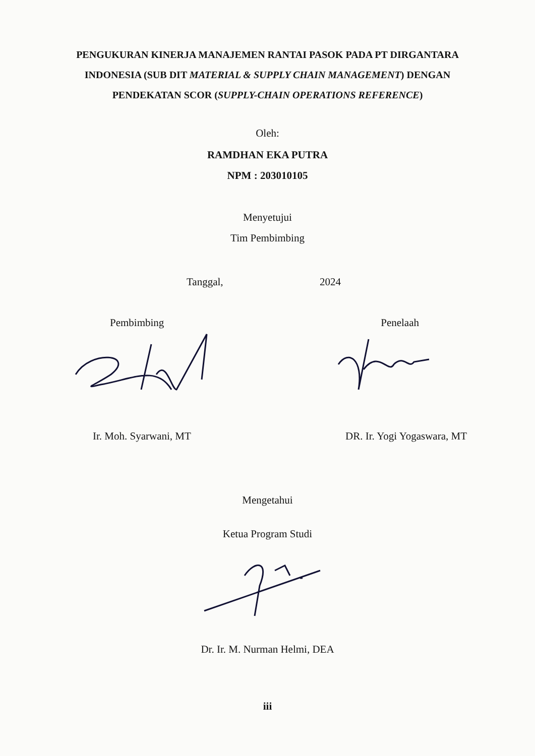PENGUKURAN KINERJA MANAJEMEN RANTAI PASOK PADA PT DIRGANTARA INDONESIA (SUB DIT MATERIAL & SUPPLY CHAIN MANAGEMENT) DENGAN PENDEKATAN SCOR (SUPPLY-CHAIN OPERATIONS REFERENCE)
Oleh:
RAMDHAN EKA PUTRA
NPM : 203010105
Menyetujui
Tim Pembimbing
Tanggal, 2024
Pembimbing Penelaah
Ir. Moh. Syarwani, MT DR. Ir. Yogi Yogaswara, MT
Mengetahui
Ketua Program Studi
Dr. Ir. M. Nurman Helmi, DEA
iii